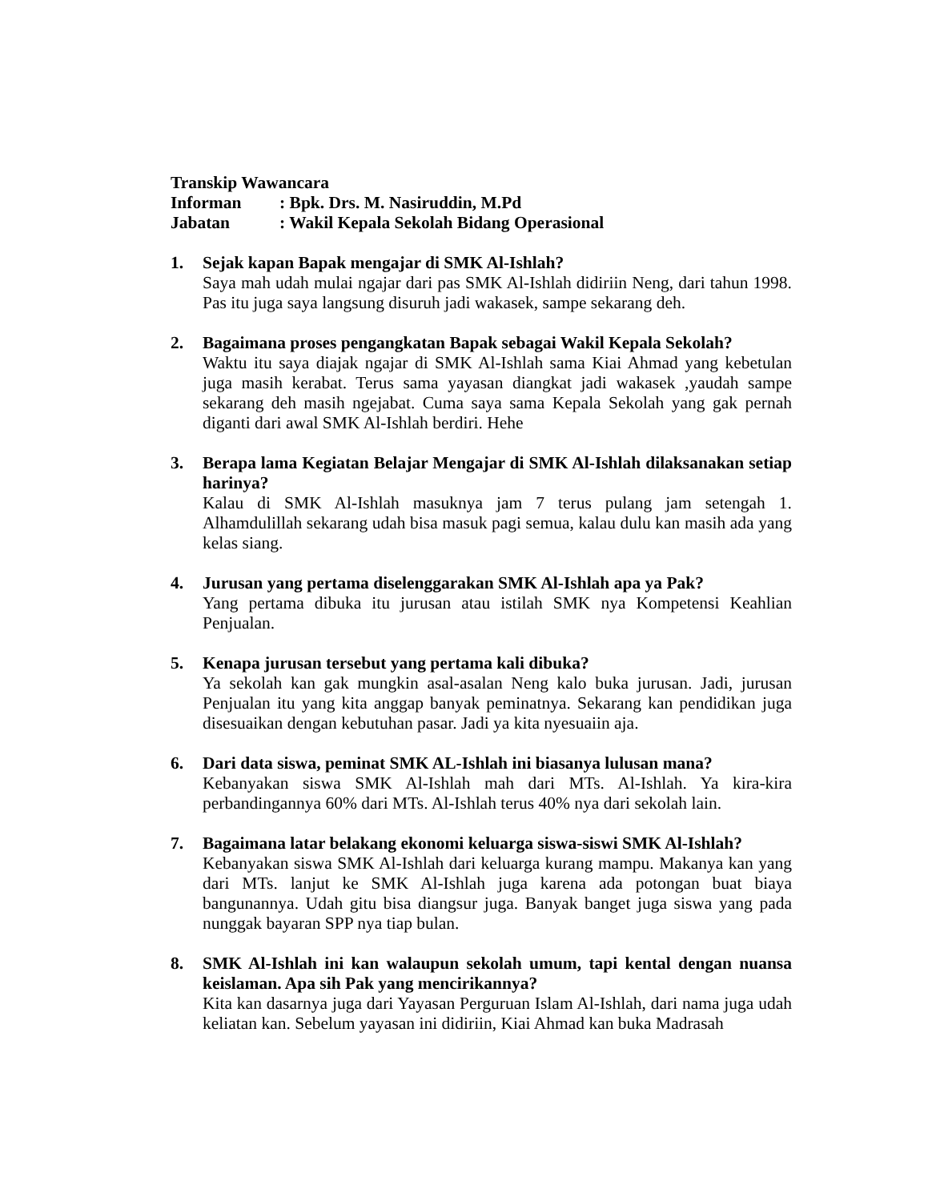Transkip Wawancara
Informan: Bpk. Drs. M. Nasiruddin, M.Pd
Jabatan: Wakil Kepala Sekolah Bidang Operasional
1. Sejak kapan Bapak mengajar di SMK Al-Ishlah?
Saya mah udah mulai ngajar dari pas SMK Al-Ishlah didiriin Neng, dari tahun 1998. Pas itu juga saya langsung disuruh jadi wakasek, sampe sekarang deh.
2. Bagaimana proses pengangkatan Bapak sebagai Wakil Kepala Sekolah?
Waktu itu saya diajak ngajar di SMK Al-Ishlah sama Kiai Ahmad yang kebetulan juga masih kerabat. Terus sama yayasan diangkat jadi wakasek ,yaudah sampe sekarang deh masih ngejabat. Cuma saya sama Kepala Sekolah yang gak pernah diganti dari awal SMK Al-Ishlah berdiri. Hehe
3. Berapa lama Kegiatan Belajar Mengajar di SMK Al-Ishlah dilaksanakan setiap harinya?
Kalau di SMK Al-Ishlah masuknya jam 7 terus pulang jam setengah 1. Alhamdulillah sekarang udah bisa masuk pagi semua, kalau dulu kan masih ada yang kelas siang.
4. Jurusan yang pertama diselenggarakan SMK Al-Ishlah apa ya Pak?
Yang pertama dibuka itu jurusan atau istilah SMK nya Kompetensi Keahlian Penjualan.
5. Kenapa jurusan tersebut yang pertama kali dibuka?
Ya sekolah kan gak mungkin asal-asalan Neng kalo buka jurusan. Jadi, jurusan Penjualan itu yang kita anggap banyak peminatnya. Sekarang kan pendidikan juga disesuaikan dengan kebutuhan pasar. Jadi ya kita nyesuaiin aja.
6. Dari data siswa, peminat SMK AL-Ishlah ini biasanya lulusan mana?
Kebanyakan siswa SMK Al-Ishlah mah dari MTs. Al-Ishlah. Ya kira-kira perbandingannya 60% dari MTs. Al-Ishlah terus 40% nya dari sekolah lain.
7. Bagaimana latar belakang ekonomi keluarga siswa-siswi SMK Al-Ishlah?
Kebanyakan siswa SMK Al-Ishlah dari keluarga kurang mampu. Makanya kan yang dari MTs. lanjut ke SMK Al-Ishlah juga karena ada potongan buat biaya bangunannya. Udah gitu bisa diangsur juga. Banyak banget juga siswa yang pada nunggak bayaran SPP nya tiap bulan.
8. SMK Al-Ishlah ini kan walaupun sekolah umum, tapi kental dengan nuansa keislaman. Apa sih Pak yang mencirikannya?
Kita kan dasarnya juga dari Yayasan Perguruan Islam Al-Ishlah, dari nama juga udah keliatan kan. Sebelum yayasan ini didiriin, Kiai Ahmad kan buka Madrasah